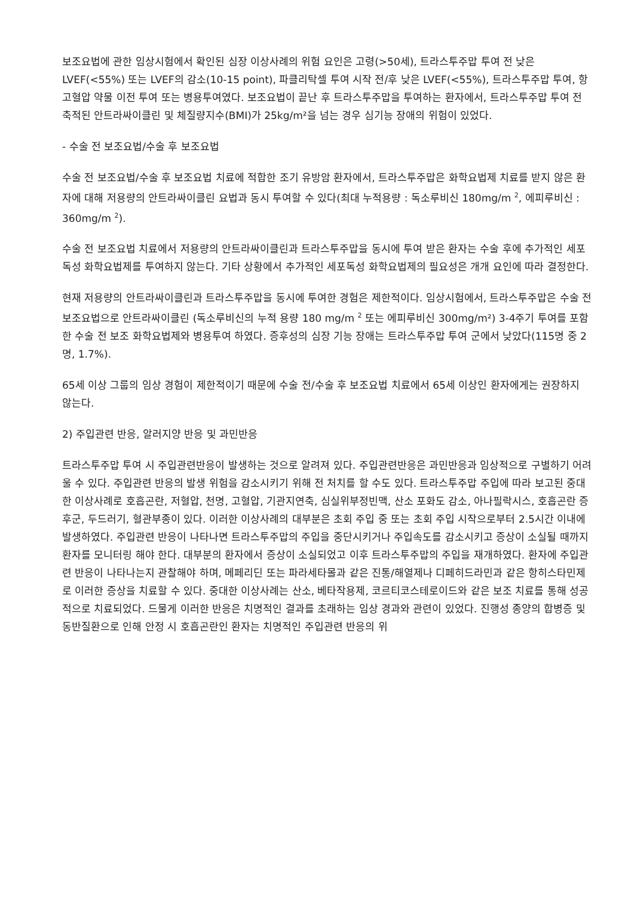보조요법에 관한 임상시험에서 확인된 심장 이상사례의 위험 요인은 고령(>50세), 트라스투주맙 투여 전 낮은 LVEF(<55%) 또는 LVEF의 감소(10-15 point), 파클리탁셀 투여 시작 전/후 낮은 LVEF(<55%), 트라스투주맙 투여, 항고혈압 약물 이전 투여 또는 병용투여였다. 보조요법이 끝난 후 트라스투주맙을 투여하는 환자에서, 트라스투주맙 투여 전 축적된 안트라싸이클린 및 체질량지수(BMI)가 25kg/m²을 넘는 경우 심기능 장애의 위험이 있었다.
- 수술 전 보조요법/수술 후 보조요법
수술 전 보조요법/수술 후 보조요법 치료에 적합한 조기 유방암 환자에서, 트라스투주맙은 화학요법제 치료를 받지 않은 환자에 대해 저용량의 안트라싸이클린 요법과 동시 투여할 수 있다(최대 누적용량 : 독소루비신 180mg/m <sup>2</sup>, 에피루비신 : 360mg/m <sup>2</sup>).
수술 전 보조요법 치료에서 저용량의 안트라싸이클린과 트라스투주맙을 동시에 투여 받은 환자는 수술 후에 추가적인 세포독성 화학요법제를 투여하지 않는다. 기타 상황에서 추가적인 세포독성 화학요법제의 필요성은 개개 요인에 따라 결정한다.
현재 저용량의 안트라싸이클린과 트라스투주맙을 동시에 투여한 경험은 제한적이다. 임상시험에서, 트라스투주맙은 수술 전 보조요법으로 안트라싸이클린 (독소루비신의 누적 용량 180 mg/m <sup>2</sup> 또는 에피루비신 300mg/m²) 3-4주기 투여를 포함한 수술 전 보조 화학요법제와 병용투여 하였다. 증후성의 심장 기능 장애는 트라스투주맙 투여 군에서 낮았다(115명 중 2명, 1.7%).
65세 이상 그룹의 임상 경험이 제한적이기 때문에 수술 전/수술 후 보조요법 치료에서 65세 이상인 환자에게는 권장하지 않는다.
2) 주입관련 반응, 알러지양 반응 및 과민반응
트라스투주맙 투여 시 주입관련반응이 발생하는 것으로 알려져 있다. 주입관련반응은 과민반응과 임상적으로 구별하기 어려울 수 있다. 주입관련 반응의 발생 위험을 감소시키기 위해 전 처치를 할 수도 있다. 트라스투주맙 주입에 따라 보고된 중대한 이상사례로 호흡곤란, 저혈압, 천명, 고혈압, 기관지연축, 심실위부정빈맥, 산소 포화도 감소, 아나필락시스, 호흡곤란 증후군, 두드러기, 혈관부종이 있다. 이러한 이상사례의 대부분은 초회 주입 중 또는 초회 주입 시작으로부터 2.5시간 이내에 발생하였다. 주입관련 반응이 나타나면 트라스투주맙의 주입을 중단시키거나 주입속도를 감소시키고 증상이 소실될 때까지 환자를 모니터링 해야 한다. 대부분의 환자에서 증상이 소실되었고 이후 트라스투주맙의 주입을 재개하였다. 환자에 주입관련 반응이 나타나는지 관찰해야 하며, 메페리딘 또는 파라세타몰과 같은 진통/해열제나 디페히드라민과 같은 항히스타민제로 이러한 증상을 치료할 수 있다. 중대한 이상사례는 산소, 베타작용제, 코르티코스테로이드와 같은 보조 치료를 통해 성공적으로 치료되었다. 드물게 이러한 반응은 치명적인 결과를 초래하는 임상 경과와 관련이 있었다. 진행성 종양의 합병증 및 동반질환으로 인해 안정 시 호흡곤란인 환자는 치명적인 주입관련 반응의 위